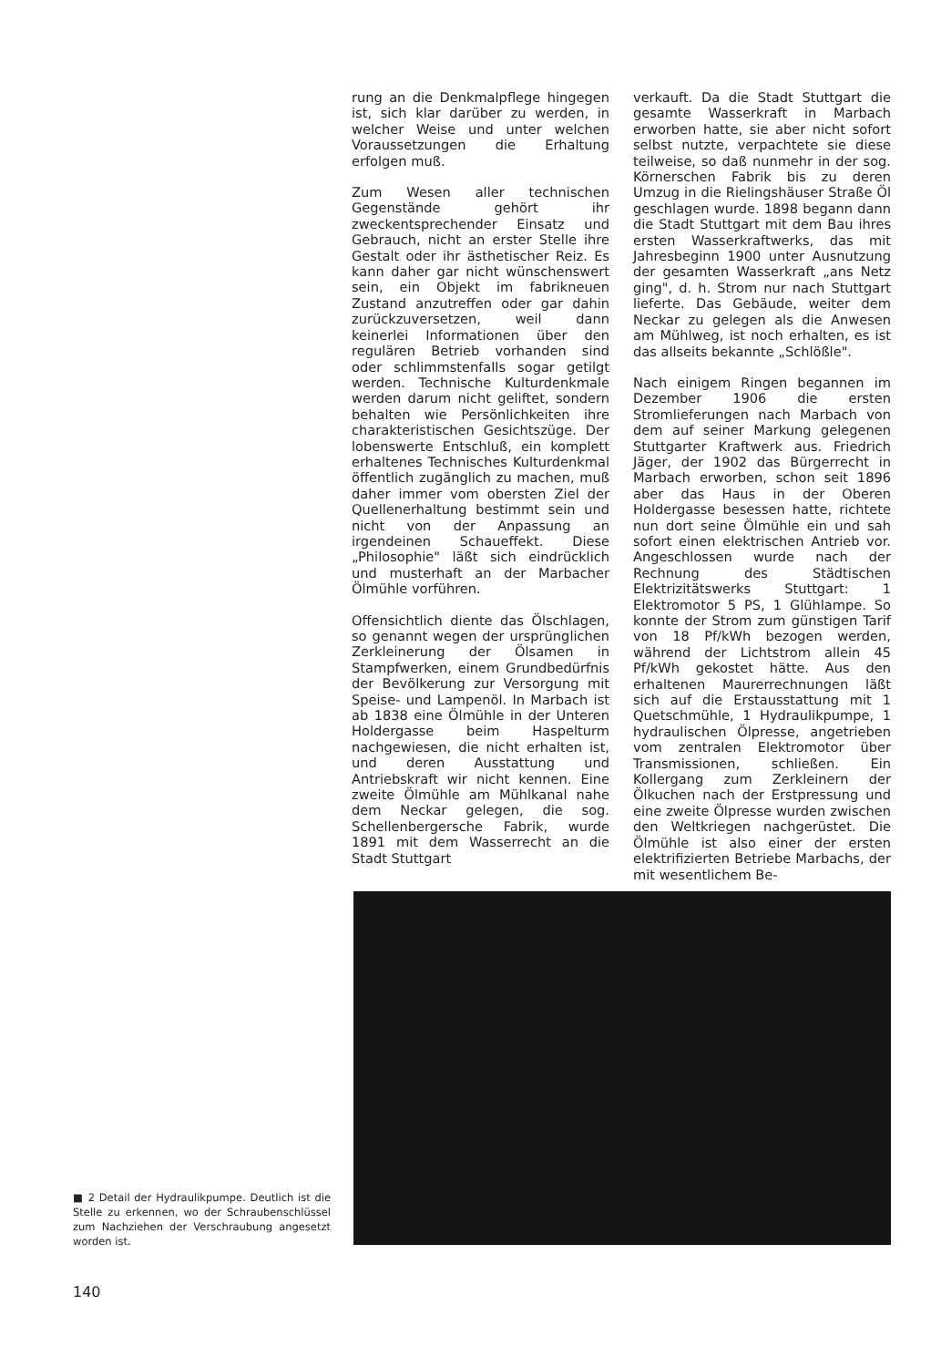rung an die Denkmalpflege hingegen ist, sich klar darüber zu werden, in welcher Weise und unter welchen Voraussetzungen die Erhaltung erfolgen muß.
Zum Wesen aller technischen Gegenstände gehört ihr zweckentsprechender Einsatz und Gebrauch, nicht an erster Stelle ihre Gestalt oder ihr ästhetischer Reiz. Es kann daher gar nicht wünschenswert sein, ein Objekt im fabrikneuen Zustand anzutreffen oder gar dahin zurückzuversetzen, weil dann keinerlei Informationen über den regulären Betrieb vorhanden sind oder schlimmstenfalls sogar getilgt werden. Technische Kulturdenkmale werden darum nicht geliftet, sondern behalten wie Persönlichkeiten ihre charakteristischen Gesichtszüge. Der lobenswerte Entschluß, ein komplett erhaltenes Technisches Kulturdenkmal öffentlich zugänglich zu machen, muß daher immer vom obersten Ziel der Quellenerhaltung bestimmt sein und nicht von der Anpassung an irgendeinen Schaueffekt. Diese „Philosophie" läßt sich eindrücklich und musterhaft an der Marbacher Ölmühle vorführen.
Offensichtlich diente das Ölschlagen, so genannt wegen der ursprünglichen Zerkleinerung der Ölsamen in Stampfwerken, einem Grundbedürfnis der Bevölkerung zur Versorgung mit Speise- und Lampenöl. In Marbach ist ab 1838 eine Ölmühle in der Unteren Holdergasse beim Haspelturm nachgewiesen, die nicht erhalten ist, und deren Ausstattung und Antriebskraft wir nicht kennen. Eine zweite Ölmühle am Mühlkanal nahe dem Neckar gelegen, die sog. Schellenbergersche Fabrik, wurde 1891 mit dem Wasserrecht an die Stadt Stuttgart
verkauft. Da die Stadt Stuttgart die gesamte Wasserkraft in Marbach erworben hatte, sie aber nicht sofort selbst nutzte, verpachtete sie diese teilweise, so daß nunmehr in der sog. Körnerschen Fabrik bis zu deren Umzug in die Rielingshäuser Straße Öl geschlagen wurde. 1898 begann dann die Stadt Stuttgart mit dem Bau ihres ersten Wasserkraftwerks, das mit Jahresbeginn 1900 unter Ausnutzung der gesamten Wasserkraft „ans Netz ging", d. h. Strom nur nach Stuttgart lieferte. Das Gebäude, weiter dem Neckar zu gelegen als die Anwesen am Mühlweg, ist noch erhalten, es ist das allseits bekannte „Schlößle".
Nach einigem Ringen begannen im Dezember 1906 die ersten Stromlieferungen nach Marbach von dem auf seiner Markung gelegenen Stuttgarter Kraftwerk aus. Friedrich Jäger, der 1902 das Bürgerrecht in Marbach erworben, schon seit 1896 aber das Haus in der Oberen Holdergasse besessen hatte, richtete nun dort seine Ölmühle ein und sah sofort einen elektrischen Antrieb vor. Angeschlossen wurde nach der Rechnung des Städtischen Elektrizitätswerks Stuttgart: 1 Elektromotor 5 PS, 1 Glühlampe. So konnte der Strom zum günstigen Tarif von 18 Pf/kWh bezogen werden, während der Lichtstrom allein 45 Pf/kWh gekostet hätte. Aus den erhaltenen Maurerrechnungen läßt sich auf die Erstausstattung mit 1 Quetschmühle, 1 Hydraulikpumpe, 1 hydraulischen Ölpresse, angetrieben vom zentralen Elektromotor über Transmissionen, schließen. Ein Kollergang zum Zerkleinern der Ölkuchen nach der Erstpressung und eine zweite Ölpresse wurden zwischen den Weltkriegen nachgerüstet. Die Ölmühle ist also einer der ersten elektrifizierten Betriebe Marbachs, der mit wesentlichem Be-
■ 2 Detail der Hydraulikpumpe. Deutlich ist die Stelle zu erkennen, wo der Schraubenschlüssel zum Nachziehen der Verschraubung angesetzt worden ist.
140